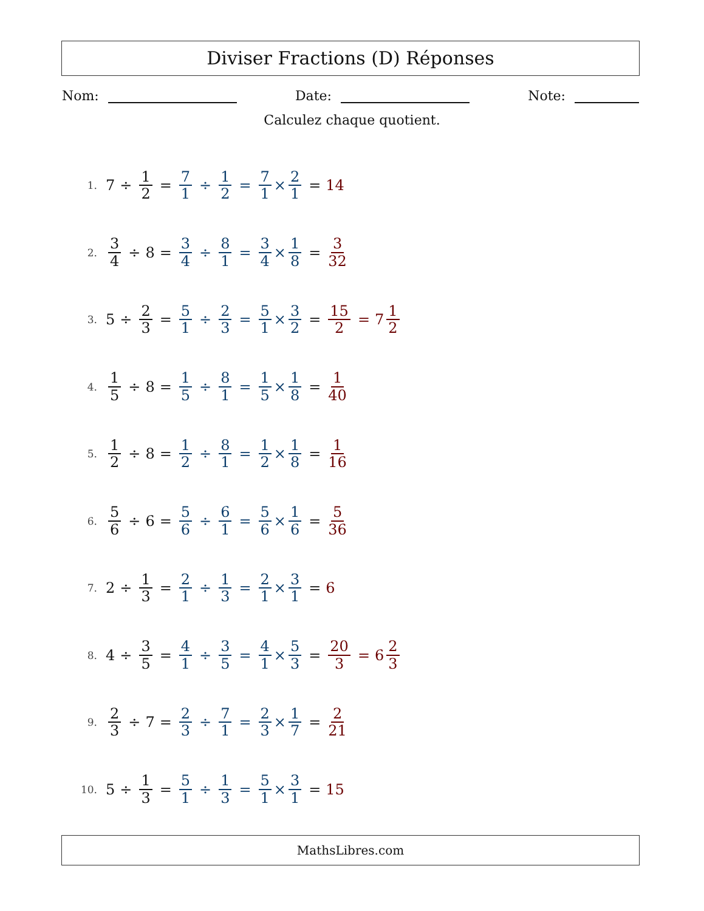Diviser Fractions (D) Réponses
Nom: Date: Note:
Calculez chaque quotient.
1. 7 ÷ 1 2 = 7 1 ÷ 1 2 = 7 1 × 2 1 = 14
2. 3 4 ÷ 8 = 3 4 ÷ 8 1 = 3 4 × 1 8 = 3 32
3. 5 ÷ 2 3 = 5 1 ÷ 2 3 = 5 1 × 3 2 = 15 2 = 7 1 2
4. 1 5 ÷ 8 = 1 5 ÷ 8 1 = 1 5 × 1 8 = 1 40
5. 1 2 ÷ 8 = 1 2 ÷ 8 1 = 1 2 × 1 8 = 1 16
6. 5 6 ÷ 6 = 5 6 ÷ 6 1 = 5 6 × 1 6 = 5 36
7. 2 ÷ 1 3 = 2 1 ÷ 1 3 = 2 1 × 3 1 = 6
8. 4 ÷ 3 5 = 4 1 ÷ 3 5 = 4 1 × 5 3 = 20 3 = 6 2 3
9. 2 3 ÷ 7 = 2 3 ÷ 7 1 = 2 3 × 1 7 = 2 21
10. 5 ÷ 1 3 = 5 1 ÷ 1 3 = 5 1 × 3 1 = 15
MathsLibres.com